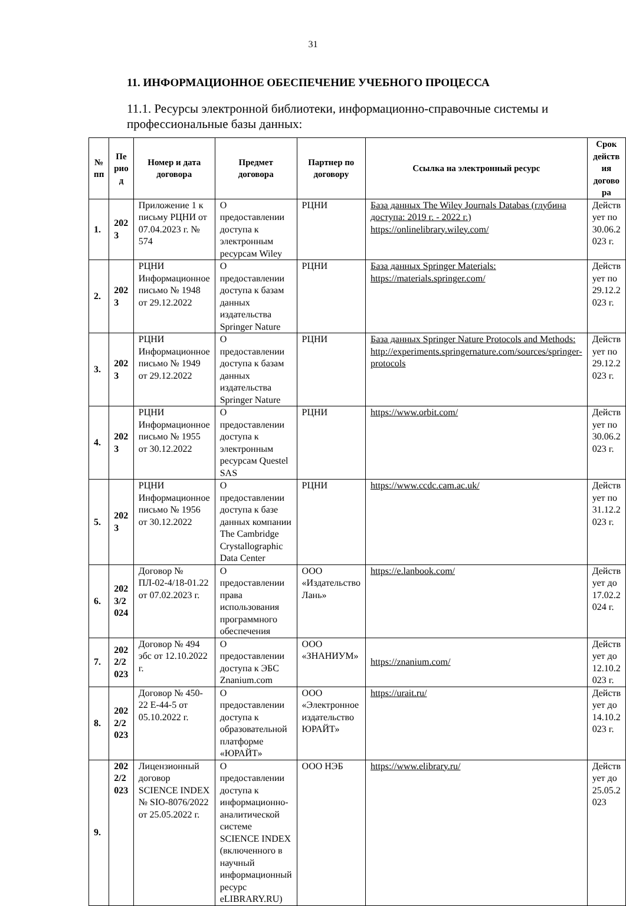31
11. ИНФОРМАЦИОННОЕ ОБЕСПЕЧЕНИЕ УЧЕБНОГО ПРОЦЕССА
11.1. Ресурсы электронной библиотеки, информационно-справочные системы и профессиональные базы данных:
| № пп | Пе рио д | Номер и дата договора | Предмет договора | Партнер по договору | Ссылка на электронный ресурс | Срок действ ия догово ра |
| --- | --- | --- | --- | --- | --- | --- |
| 1. | 202 3 | Приложение 1 к письму РЦНИ от 07.04.2023 г. № 574 | О предоставлении доступа к электронным ресурсам Wiley | РЦНИ | База данных The Wiley Journals Databas (глубина доступа: 2019 г. - 2022 г.) https://onlinelibrary.wiley.com/ | Действ ует по 30.06.2 023 г. |
| 2. | 202 3 | РЦНИ Информационное письмо № 1948 от 29.12.2022 | О предоставлении доступа к базам данных издательства Springer Nature | РЦНИ | База данных Springer Materials: https://materials.springer.com/ | Действ ует по 29.12.2 023 г. |
| 3. | 202 3 | РЦНИ Информационное письмо № 1949 от 29.12.2022 | О предоставлении доступа к базам данных издательства Springer Nature | РЦНИ | База данных Springer Nature Protocols and Methods: http://experiments.springernature.com/sources/springer-protocols | Действ ует по 29.12.2 023 г. |
| 4. | 202 3 | РЦНИ Информационное письмо № 1955 от 30.12.2022 | О предоставлении доступа к электронным ресурсам Questel SAS | РЦНИ | https://www.orbit.com/ | Действ ует по 30.06.2 023 г. |
| 5. | 202 3 | РЦНИ Информационное письмо № 1956 от 30.12.2022 | О предоставлении доступа к базе данных компании The Cambridge Crystallographic Data Center | РЦНИ | https://www.ccdc.cam.ac.uk/ | Действ ует по 31.12.2 023 г. |
| 6. | 202 3/2 024 | Договор № ПЛ-02-4/18-01.22 от 07.02.2023 г. | О предоставлении права использования программного обеспечения | ООО «Издательство Лань» | https://e.lanbook.com/ | Действ ует до 17.02.2 024 г. |
| 7. | 202 2/2 023 | Договор № 494 эбс от 12.10.2022 г. | О предоставлении доступа к ЭБС Znanium.com | ООО «ЗНАНИУМ» | https://znanium.com/ | Действ ует до 12.10.2 023 г. |
| 8. | 202 2/2 023 | Договор № 450-22 Е-44-5 от 05.10.2022 г. | О предоставлении доступа к образовательной платформе «ЮРАЙТ» | ООО «Электронное издательство ЮРАЙТ» | https://urait.ru/ | Действ ует до 14.10.2 023 г. |
| 9. | 202 2/2 023 | Лицензионный договор SCIENCE INDEX № SIO-8076/2022 от 25.05.2022 г. | О предоставлении доступа к информационно-аналитической системе SCIENCE INDEX (включенного в научный информационный ресурс eLIBRARY.RU) | ООО НЭБ | https://www.elibrary.ru/ | Действ ует до 25.05.2 023 |